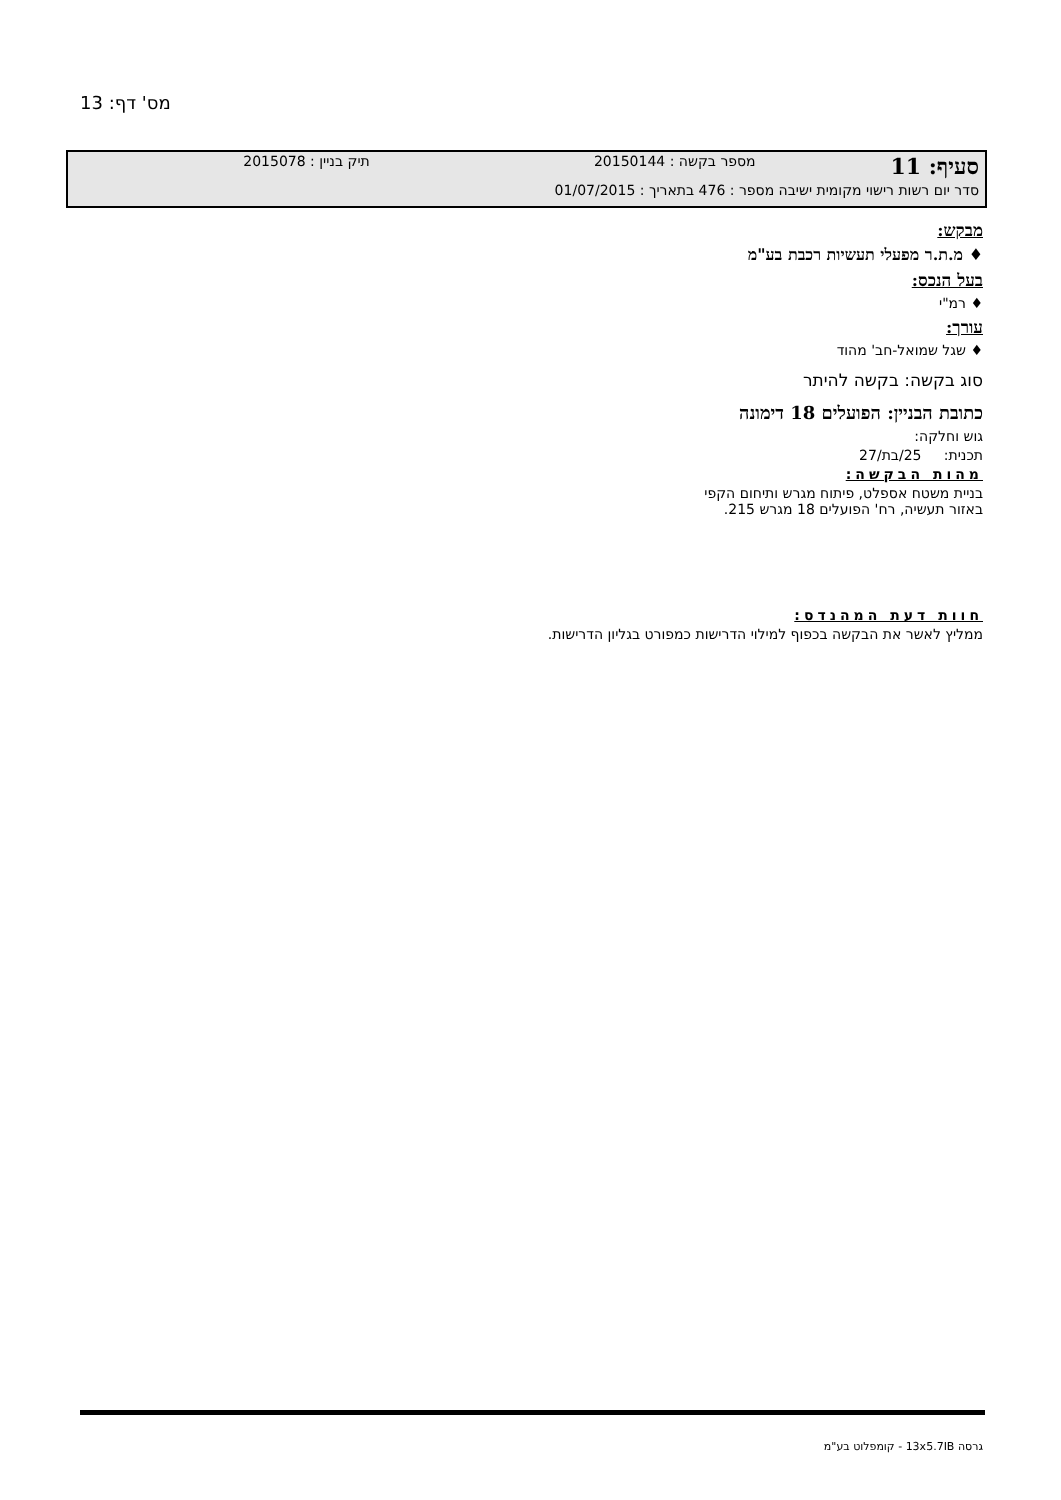מס' דף: 13
| סעיף: 11 | מספר בקשה : 20150144 | תיק בניין : 2015078 |
| סדר יום רשות רישוי מקומית ישיבה מספר : 476 בתאריך : 01/07/2015 | | |
מבקש:
♦ מ.ת.ר מפעלי תעשיות רכבת בע"מ
בעל הנכס:
♦ רמ"י
עורך:
♦ שגל שמואל-חב' מהוד
סוג בקשה: בקשה להיתר
כתובת הבניין: הפועלים 18 דימונה
גוש וחלקה:
תכנית: 25/בת/27
מהות הבקשה:
בניית משטח אספלט, פיתוח מגרש ותיחום הקפי
באזור תעשיה, רח' הפועלים 18 מגרש 215.
חוות דעת המהנדס:
ממליץ לאשר את הבקשה בכפוף למילוי הדרישות כמפורט בגליון הדרישות.
גרסה 13x5.7IB - קומפלוט בע"מ